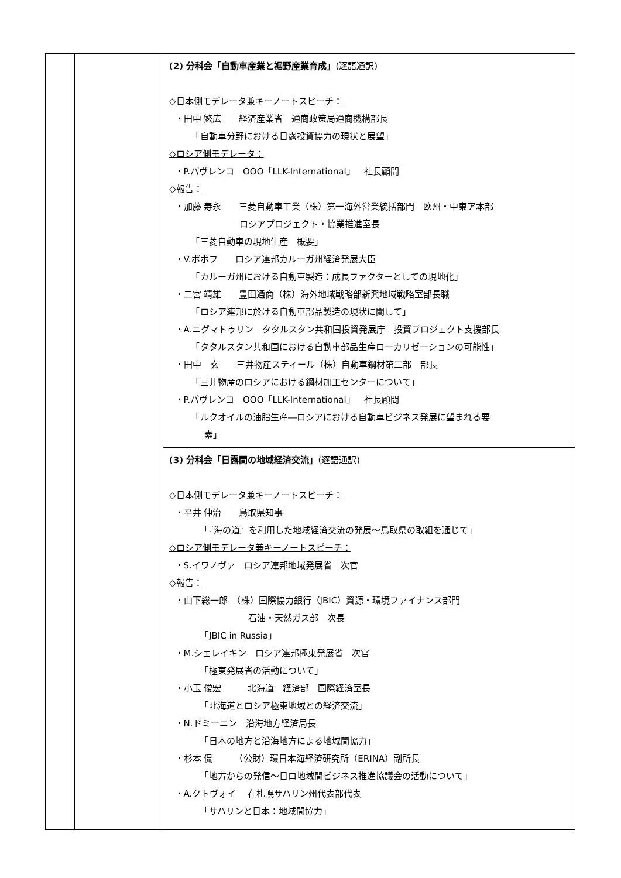| | | (2) 分科会「自動車産業と裾野産業育成」 (逐語通訳) ◇日本側モデレータ兼キーノートスピーチ： ・田中 繁広 経済産業省 通商政策局通商機構部長 「自動車分野における日露投資協力の現状と展望」 ◇ロシア側モデレータ： ・P.パヴレンコ OOO「LLK-International」 社長顧問 ◇報告： ・加藤 寿永 三菱自動車工業（株）第一海外営業統括部門 欧州・中東ア本部 ロシアプロジェクト・協業推進室長 「三菱自動車の現地生産 概要」 ・V.ポポフ ロシア連邦カルーガ州経済発展大臣 「カルーガ州における自動車製造：成長ファクターとしての現地化」 ・二宮 靖雄 豊田通商（株）海外地域戦略部新興地域戦略室部長職 「ロシア連邦に於ける自動車部品製造の現状に関して」 ・A.ニグマトゥリン タタルスタン共和国投資発展庁 投資プロジェクト支援部長 「タタルスタン共和国における自動車部品生産ローカリゼーションの可能性」 ・田中 玄 三井物産スティール（株）自動車鋼材第二部 部長 「三井物産のロシアにおける鋼材加工センターについて」 ・P.パヴレンコ OOO「LLK-International」 社長顧問 「ルクオイルの油脂生産―ロシアにおける自動車ビジネス発展に望まれる要 素」 |
| | | (3) 分科会「日露間の地域経済交流」 (逐語通訳) ◇日本側モデレータ兼キーノートスピーチ： ・平井 伸治 鳥取県知事 「『海の道』を利用した地域経済交流の発展～鳥取県の取組を通じて」 ◇ロシア側モデレータ兼キーノートスピーチ： ・S.イワノヴァ ロシア連邦地域発展省 次官 ◇報告： ・山下総一郎 （株）国際協力銀行（JBIC）資源・環境ファイナンス部門 石油・天然ガス部 次長 「JBIC in Russia」 ・M.シェレイキン ロシア連邦極東発展省 次官 「極東発展省の活動について」 ・小玉 俊宏 北海道 経済部 国際経済室長 「北海道とロシア極東地域との経済交流」 ・N.ドミーニン 沿海地方経済局長 「日本の地方と沿海地方による地域間協力」 ・杉本 侃 （公財）環日本海経済研究所（ERINA）副所長 「地方からの発信～日ロ地域間ビジネス推進協議会の活動について」 ・A.クトヴォイ 在札幌サハリン州代表部代表 「サハリンと日本：地域間協力」 |